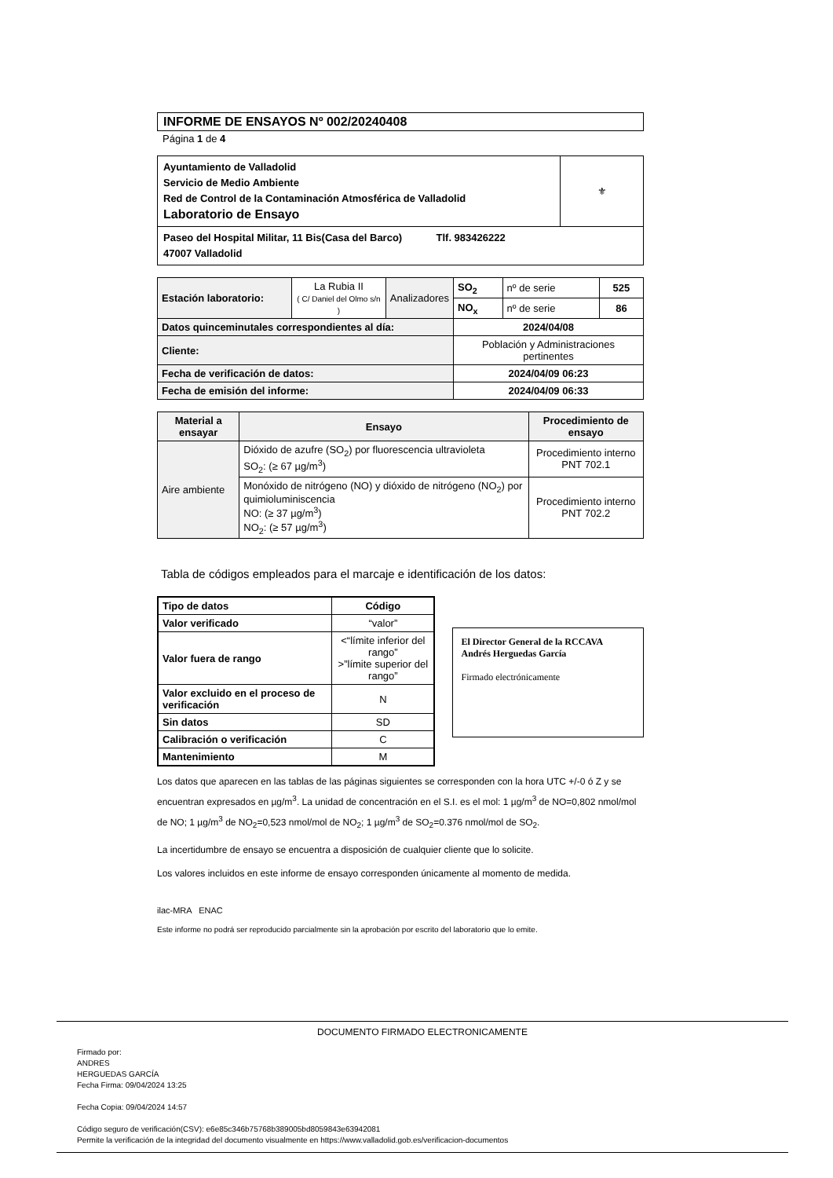INFORME DE ENSAYOS Nº 002/20240408
Página 1 de 4
| Ayuntamiento de Valladolid Servicio de Medio Ambiente Red de Control de la Contaminación Atmosférica de Valladolid Laboratorio de Ensayo | ⚜ |
| Paseo del Hospital Militar, 11 Bis(Casa del Barco) Tlf. 983426222 47007 Valladolid | |
| Estación laboratorio: | La Rubia II ( C/ Daniel del Olmo s/n ) | Analizadores | SO<sub>2</sub> | nº de serie | 525 |
| | | | NO<sub>x</sub> | nº de serie | 86 |
| Datos quinceminutales correspondientes al día: | | | 2024/04/08 | | |
| Cliente: | | | Población y Administraciones pertinentes | | |
| Fecha de verificación de datos: | | | 2024/04/09 06:23 | | |
| Fecha de emisión del informe: | | | 2024/04/09 06:33 | | |
| Material a ensayar | Ensayo | Procedimiento de ensayo |
| --- | --- | --- |
| Aire ambiente | Dióxido de azufre (SO<sub>2</sub>) por fluorescencia ultravioleta SO<sub>2</sub>: (≥ 67 µg/m<sup>3</sup>) | Procedimiento interno PNT 702.1 |
| | Monóxido de nitrógeno (NO) y dióxido de nitrógeno (NO<sub>2</sub>) por quimioluminiscencia NO: (≥ 37 µg/m<sup>3</sup>) NO<sub>2</sub>: (≥ 57 µg/m<sup>3</sup>) | Procedimiento interno PNT 702.2 |
Tabla de códigos empleados para el marcaje e identificación de los datos:
| Tipo de datos | Código |
| --- | --- |
| Valor verificado | “valor” |
| Valor fuera de rango | <“límite inferior del rango” >”límite superior del rango” |
| Valor excluido en el proceso de verificación | N |
| Sin datos | SD |
| Calibración o verificación | C |
| Mantenimiento | M |
El Director General de la RCCAVA
Andrés Herguedas García
Firmado electrónicamente
Los datos que aparecen en las tablas de las páginas siguientes se corresponden con la hora UTC +/-0 ó Z y se encuentran expresados en µg/m<sup>3</sup>. La unidad de concentración en el S.I. es el mol: 1 µg/m<sup>3</sup> de NO=0,802 nmol/mol de NO; 1 µg/m<sup>3</sup> de NO<sub>2</sub>=0,523 nmol/mol de NO<sub>2</sub>; 1 µg/m<sup>3</sup> de SO<sub>2</sub>=0.376 nmol/mol de SO<sub>2</sub>.
La incertidumbre de ensayo se encuentra a disposición de cualquier cliente que lo solicite.
Los valores incluidos en este informe de ensayo corresponden únicamente al momento de medida.
ilac-MRA ENAC
Este informe no podrá ser reproducido parcialmente sin la aprobación por escrito del laboratorio que lo emite.
DOCUMENTO FIRMADO ELECTRONICAMENTE
Firmado por:
ANDRES
HERGUEDAS GARCÍA
Fecha Firma: 09/04/2024 13:25
Fecha Copia: 09/04/2024 14:57
Código seguro de verificación(CSV): e6e85c346b75768b389005bd8059843e63942081
Permite la verificación de la integridad del documento visualmente en https://www.valladolid.gob.es/verificacion-documentos